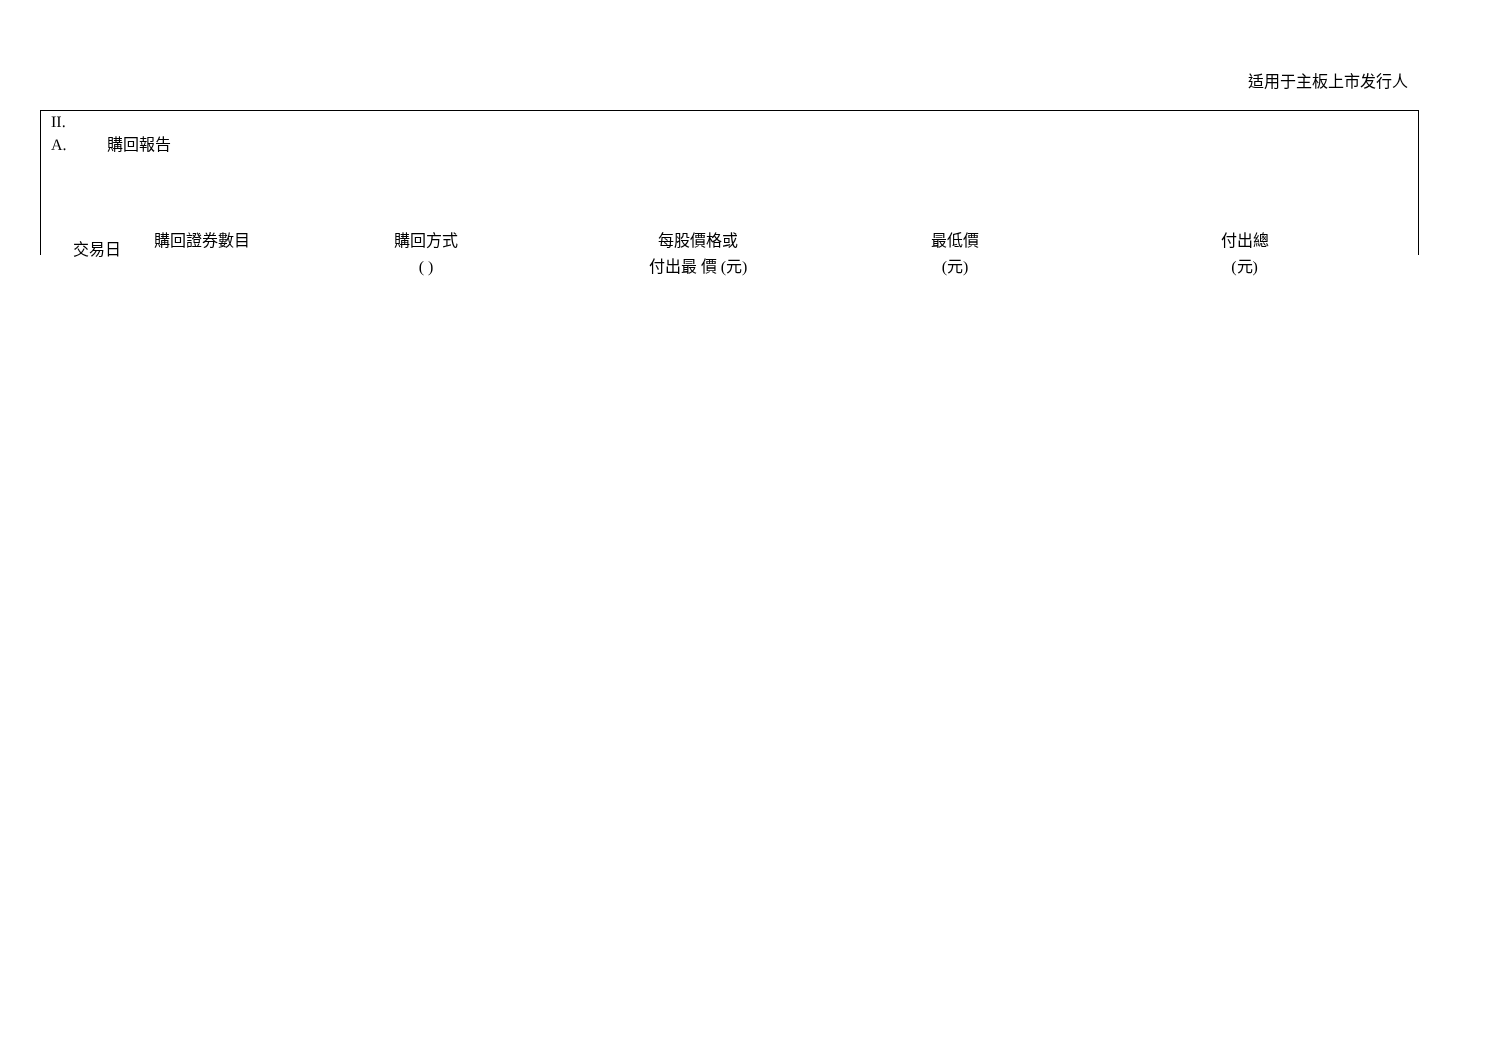适用于主板上市发行人
II.
A. 購回報告
| 交易日 | 購回證券數目 | 購回方式 ( ) | 每股價格或 付出最 價 (元) | 最低價 (元) | 付出總 (元) |
| --- | --- | --- | --- | --- | --- |